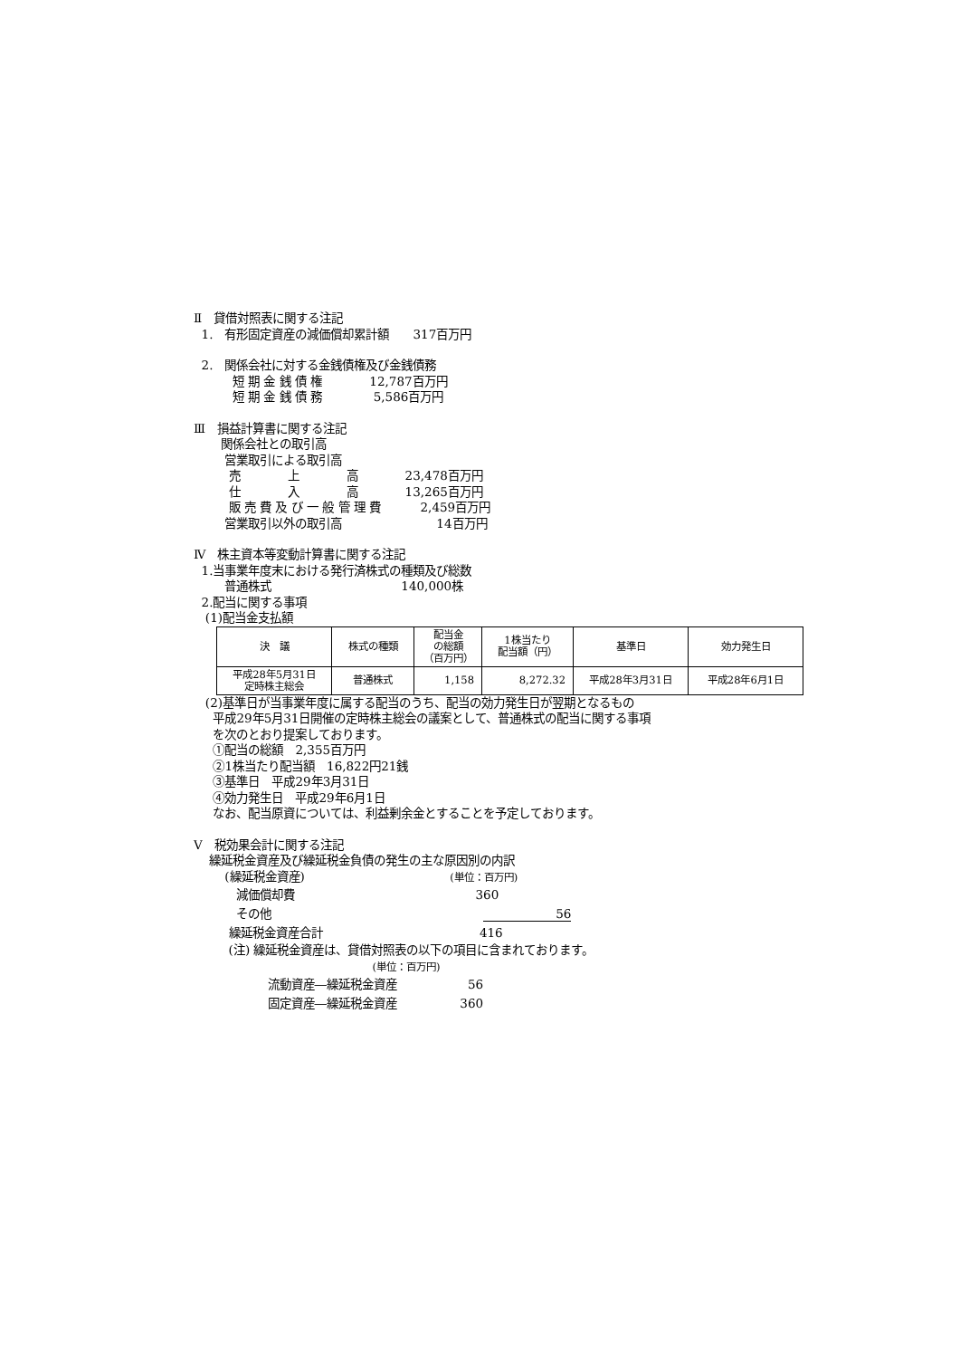Ⅱ　貸借対照表に関する注記
1.　有形固定資産の減価償却累計額　　317百万円
2.　関係会社に対する金銭債権及び金銭債務
短 期 金 銭 債 権　　　　12,787百万円
短 期 金 銭 債 務　　　　 5,586百万円
Ⅲ　損益計算書に関する注記
関係会社との取引高
営業取引による取引高
売　　　　上　　　　高　　　　23,478百万円
仕　　　　入　　　　高　　　　13,265百万円
販 売 費 及 び 一 般 管 理 費　　　 2,459百万円
営業取引以外の取引高　　　　　　　　14百万円
Ⅳ　株主資本等変動計算書に関する注記
1.当事業年度末における発行済株式の種類及び総数
普通株式　　　　　　　　　　　140,000株
2.配当に関する事項
(1)配当金支払額
| 決 議 | 株式の種類 | 配当金 の総額 （百万円） | 1株当たり 配当額（円） | 基準日 | 効力発生日 |
| --- | --- | --- | --- | --- | --- |
| 平成28年5月31日 定時株主総会 | 普通株式 | 1,158 | 8,272.32 | 平成28年3月31日 | 平成28年6月1日 |
(2)基準日が当事業年度に属する配当のうち、配当の効力発生日が翌期となるもの
平成29年5月31日開催の定時株主総会の議案として、普通株式の配当に関する事項
を次のとおり提案しております。
①配当の総額　2,355百万円
②1株当たり配当額　16,822円21銭
③基準日　平成29年3月31日
④効力発生日　平成29年6月1日
なお、配当原資については、利益剰余金とすることを予定しております。
Ⅴ　税効果会計に関する注記
繰延税金資産及び繰延税金負債の発生の主な原因別の内訳
(繰延税金資産)　　　　　　　　　　　　 (単位：百万円)
減価償却費　　　　　　　　　　　　　　　 360
その他　　　　　　　　　　　　　　　　　　56
繰延税金資産合計　　　　　　　　　　　　　 416
(注) 繰延税金資産は、貸借対照表の以下の項目に含まれております。
(単位：百万円)
流動資産―繰延税金資産　　　　　　56
固定資産―繰延税金資産　　　　　 360